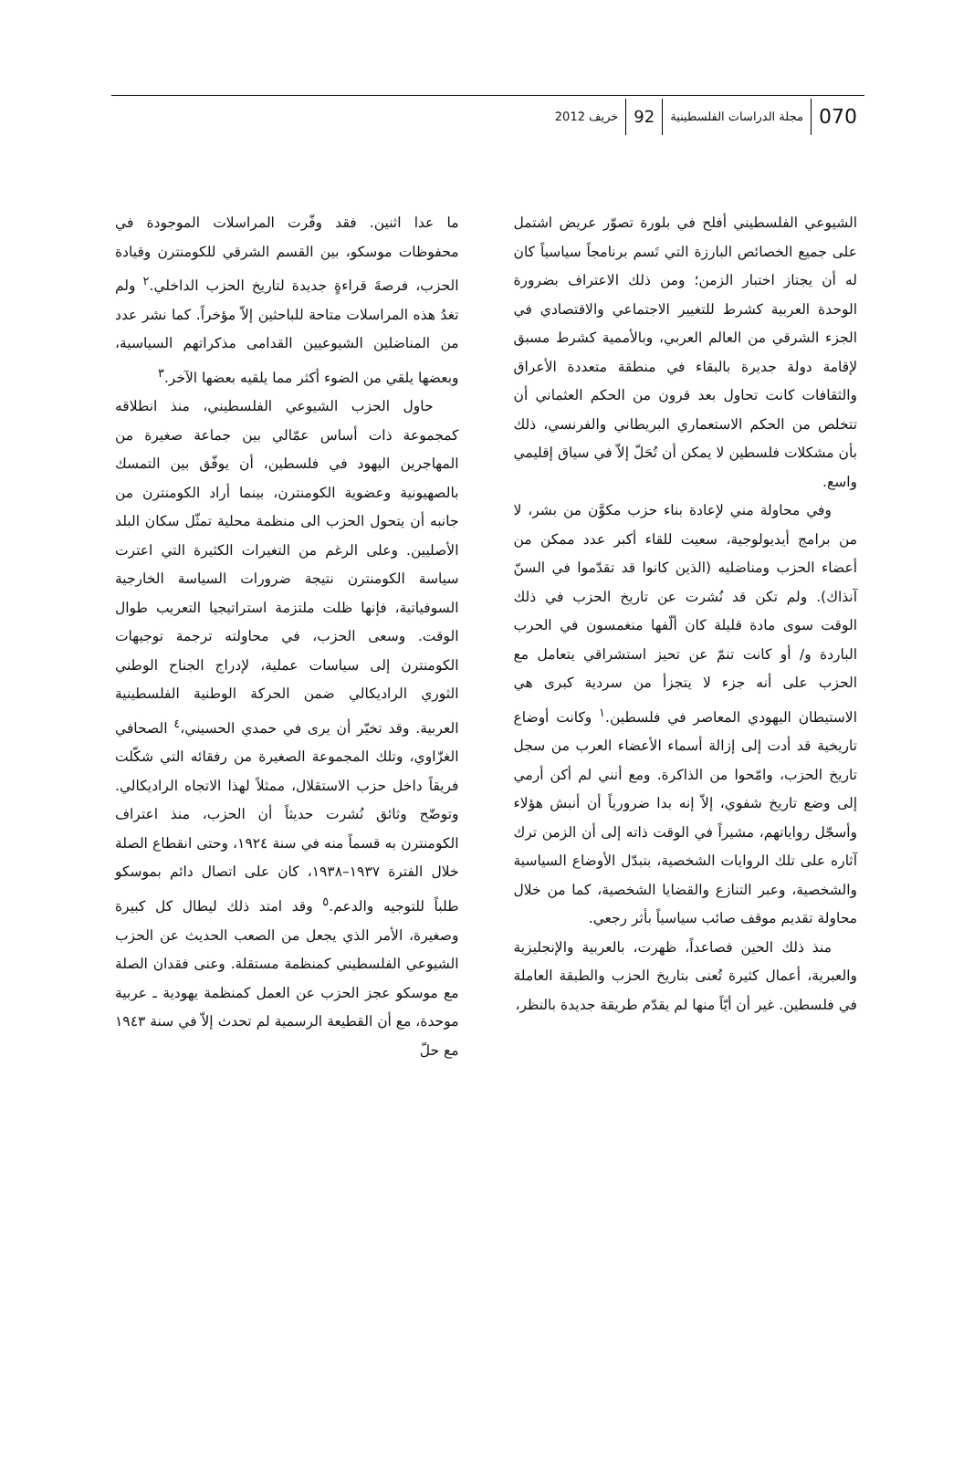070 مجلة الدراسات الفلسطينية 92 خريف 2012
الشيوعي الفلسطيني أفلح في بلورة تصوّر عريض اشتمل على جميع الخصائص البارزة التي تَسم برنامجاً سياسياً كان له أن يجتاز اختبار الزمن؛ ومن ذلك الاعتراف بضرورة الوحدة العربية كشرط للتغيير الاجتماعي والاقتصادي في الجزء الشرقي من العالم العربي، وبالأممية كشرط مسبق لإقامة دولة جديرة بالبقاء في منطقة متعددة الأعراق والثقافات كانت تحاول بعد قرون من الحكم العثماني أن تتخلص من الحكم الاستعماري البريطاني والفرنسي، ذلك بأن مشكلات فلسطين لا يمكن أن تُحَلّ إلاّ في سياق إقليمي واسع.
وفي محاولة مني لإعادة بناء حزب مكوَّن من بشر، لا من برامج أيديولوجية، سعيت للقاء أكبر عدد ممكن من أعضاء الحزب ومناضليه (الذين كانوا قد تقدّموا في السنّ آنذاك). ولم تكن قد نُشرت عن تاريخ الحزب في ذلك الوقت سوى مادة قليلة كان ألّفها منغمسون في الحرب الباردة و/ أو كانت تنمّ عن تحيز استشراقي يتعامل مع الحزب على أنه جزء لا يتجزأ من سردية كبرى هي الاستيطان اليهودي المعاصر في فلسطين.<sup>١</sup> وكانت أوضاع تاريخية قد أدت إلى إزالة أسماء الأعضاء العرب من سجل تاريخ الحزب، وامّحوا من الذاكرة. ومع أنني لم أكن أرمي إلى وضع تاريخ شفوي، إلاّ إنه بدا ضرورياً أن أنبش هؤلاء وأسجّل رواياتهم، مشيراً في الوقت ذاته إلى أن الزمن ترك آثاره على تلك الروايات الشخصية، بتبدّل الأوضاع السياسية والشخصية، وعبر التنازع والقضايا الشخصية، كما من خلال محاولة تقديم موقف صائب سياسياً بأثر رجعي.
منذ ذلك الحين فصاعداً، ظهرت، بالعربية والإنجليزية والعبرية، أعمال كثيرة تُعنى بتاريخ الحزب والطبقة العاملة في فلسطين. غير أن أيّاً منها لم يقدّم طريقة جديدة بالنظر،
ما عدا اثنين. فقد وفّرت المراسلات الموجودة في محفوظات موسكو، بين القسم الشرقي للكومنترن وقيادة الحزب، فرصةَ قراءةٍ جديدة لتاريخ الحزب الداخلي.<sup>٢</sup> ولم تغدُ هذه المراسلات متاحة للباحثين إلاّ مؤخراً. كما نشر عدد من المناضلين الشيوعيين القدامى مذكراتهم السياسية، وبعضها يلقي من الضوء أكثر مما يلقيه بعضها الآخر.<sup>٣</sup>
حاول الحزب الشيوعي الفلسطيني، منذ انطلاقه كمجموعة ذات أساس عمّالي بين جماعة صغيرة من المهاجرين اليهود في فلسطين، أن يوفّق بين التمسك بالصهيونية وعضوية الكومنترن، بينما أراد الكومنترن من جانبه أن يتحول الحزب الى منظمة محلية تمثّل سكان البلد الأصليين. وعلى الرغم من التغيرات الكثيرة التي اعترت سياسة الكومنترن نتيجة ضرورات السياسة الخارجية السوفياتية، فإنها ظلت ملتزمة استراتيجيا التعريب طوال الوقت. وسعى الحزب، في محاولته ترجمة توجيهات الكومنترن إلى سياسات عملية، لإدراج الجناح الوطني الثوري الراديكالي ضمن الحركة الوطنية الفلسطينية العربية. وقد تخيّر أن يرى في حمدي الحسيني،<sup>٤</sup> الصحافي الغزّاوي، وتلك المجموعة الصغيرة من رفقائه التي شكّلت فريقاً داخل حزب الاستقلال، ممثلاً لهذا الاتجاه الراديكالي. وتوضّح وثائق نُشرت حديثاً أن الحزب، منذ اعتراف الكومنترن به قسماً منه في سنة ١٩٢٤، وحتى انقطاع الصلة خلال الفترة ١٩٣٧–١٩٣٨، كان على اتصال دائم بموسكو طلباً للتوجيه والدعم.<sup>٥</sup> وقد امتد ذلك ليطال كل كبيرة وصغيرة، الأمر الذي يجعل من الصعب الحديث عن الحزب الشيوعي الفلسطيني كمنظمة مستقلة. وعنى فقدان الصلة مع موسكو عجز الحزب عن العمل كمنظمة يهودية ـ عربية موحدة، مع أن القطيعة الرسمية لم تحدث إلاّ في سنة ١٩٤٣ مع حلّ